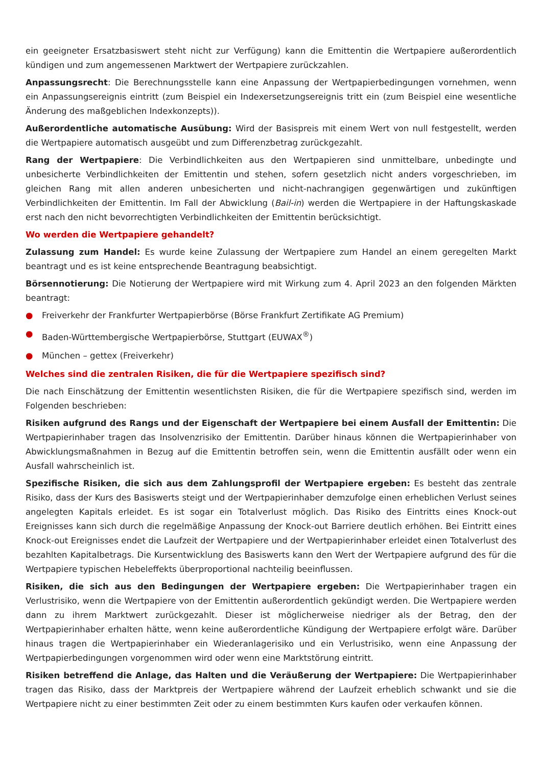ein geeigneter Ersatzbasiswert steht nicht zur Verfügung) kann die Emittentin die Wertpapiere außerordentlich kündigen und zum angemessenen Marktwert der Wertpapiere zurückzahlen.
Anpassungsrecht: Die Berechnungsstelle kann eine Anpassung der Wertpapierbedingungen vornehmen, wenn ein Anpassungsereignis eintritt (zum Beispiel ein Indexersetzungsereignis tritt ein (zum Beispiel eine wesentliche Änderung des maßgeblichen Indexkonzepts)).
Außerordentliche automatische Ausübung: Wird der Basispreis mit einem Wert von null festgestellt, werden die Wertpapiere automatisch ausgeübt und zum Differenzbetrag zurückgezahlt.
Rang der Wertpapiere: Die Verbindlichkeiten aus den Wertpapieren sind unmittelbare, unbedingte und unbesicherte Verbindlichkeiten der Emittentin und stehen, sofern gesetzlich nicht anders vorgeschrieben, im gleichen Rang mit allen anderen unbesicherten und nicht-nachrangigen gegenwärtigen und zukünftigen Verbindlichkeiten der Emittentin. Im Fall der Abwicklung (Bail-in) werden die Wertpapiere in der Haftungskaskade erst nach den nicht bevorrechtigten Verbindlichkeiten der Emittentin berücksichtigt.
Wo werden die Wertpapiere gehandelt?
Zulassung zum Handel: Es wurde keine Zulassung der Wertpapiere zum Handel an einem geregelten Markt beantragt und es ist keine entsprechende Beantragung beabsichtigt.
Börsennotierung: Die Notierung der Wertpapiere wird mit Wirkung zum 4. April 2023 an den folgenden Märkten beantragt:
● Freiverkehr der Frankfurter Wertpapierbörse (Börse Frankfurt Zertifikate AG Premium)
● Baden-Württembergische Wertpapierbörse, Stuttgart (EUWAX<sup>®</sup>)
● München – gettex (Freiverkehr)
Welches sind die zentralen Risiken, die für die Wertpapiere spezifisch sind?
Die nach Einschätzung der Emittentin wesentlichsten Risiken, die für die Wertpapiere spezifisch sind, werden im Folgenden beschrieben:
Risiken aufgrund des Rangs und der Eigenschaft der Wertpapiere bei einem Ausfall der Emittentin: Die Wertpapierinhaber tragen das Insolvenzrisiko der Emittentin. Darüber hinaus können die Wertpapierinhaber von Abwicklungsmaßnahmen in Bezug auf die Emittentin betroffen sein, wenn die Emittentin ausfällt oder wenn ein Ausfall wahrscheinlich ist.
Spezifische Risiken, die sich aus dem Zahlungsprofil der Wertpapiere ergeben: Es besteht das zentrale Risiko, dass der Kurs des Basiswerts steigt und der Wertpapierinhaber demzufolge einen erheblichen Verlust seines angelegten Kapitals erleidet. Es ist sogar ein Totalverlust möglich. Das Risiko des Eintritts eines Knock-out Ereignisses kann sich durch die regelmäßige Anpassung der Knock-out Barriere deutlich erhöhen. Bei Eintritt eines Knock-out Ereignisses endet die Laufzeit der Wertpapiere und der Wertpapierinhaber erleidet einen Totalverlust des bezahlten Kapitalbetrags. Die Kursentwicklung des Basiswerts kann den Wert der Wertpapiere aufgrund des für die Wertpapiere typischen Hebeleffekts überproportional nachteilig beeinflussen.
Risiken, die sich aus den Bedingungen der Wertpapiere ergeben: Die Wertpapierinhaber tragen ein Verlustrisiko, wenn die Wertpapiere von der Emittentin außerordentlich gekündigt werden. Die Wertpapiere werden dann zu ihrem Marktwert zurückgezahlt. Dieser ist möglicherweise niedriger als der Betrag, den der Wertpapierinhaber erhalten hätte, wenn keine außerordentliche Kündigung der Wertpapiere erfolgt wäre. Darüber hinaus tragen die Wertpapierinhaber ein Wiederanlagerisiko und ein Verlustrisiko, wenn eine Anpassung der Wertpapierbedingungen vorgenommen wird oder wenn eine Marktstörung eintritt.
Risiken betreffend die Anlage, das Halten und die Veräußerung der Wertpapiere: Die Wertpapierinhaber tragen das Risiko, dass der Marktpreis der Wertpapiere während der Laufzeit erheblich schwankt und sie die Wertpapiere nicht zu einer bestimmten Zeit oder zu einem bestimmten Kurs kaufen oder verkaufen können.